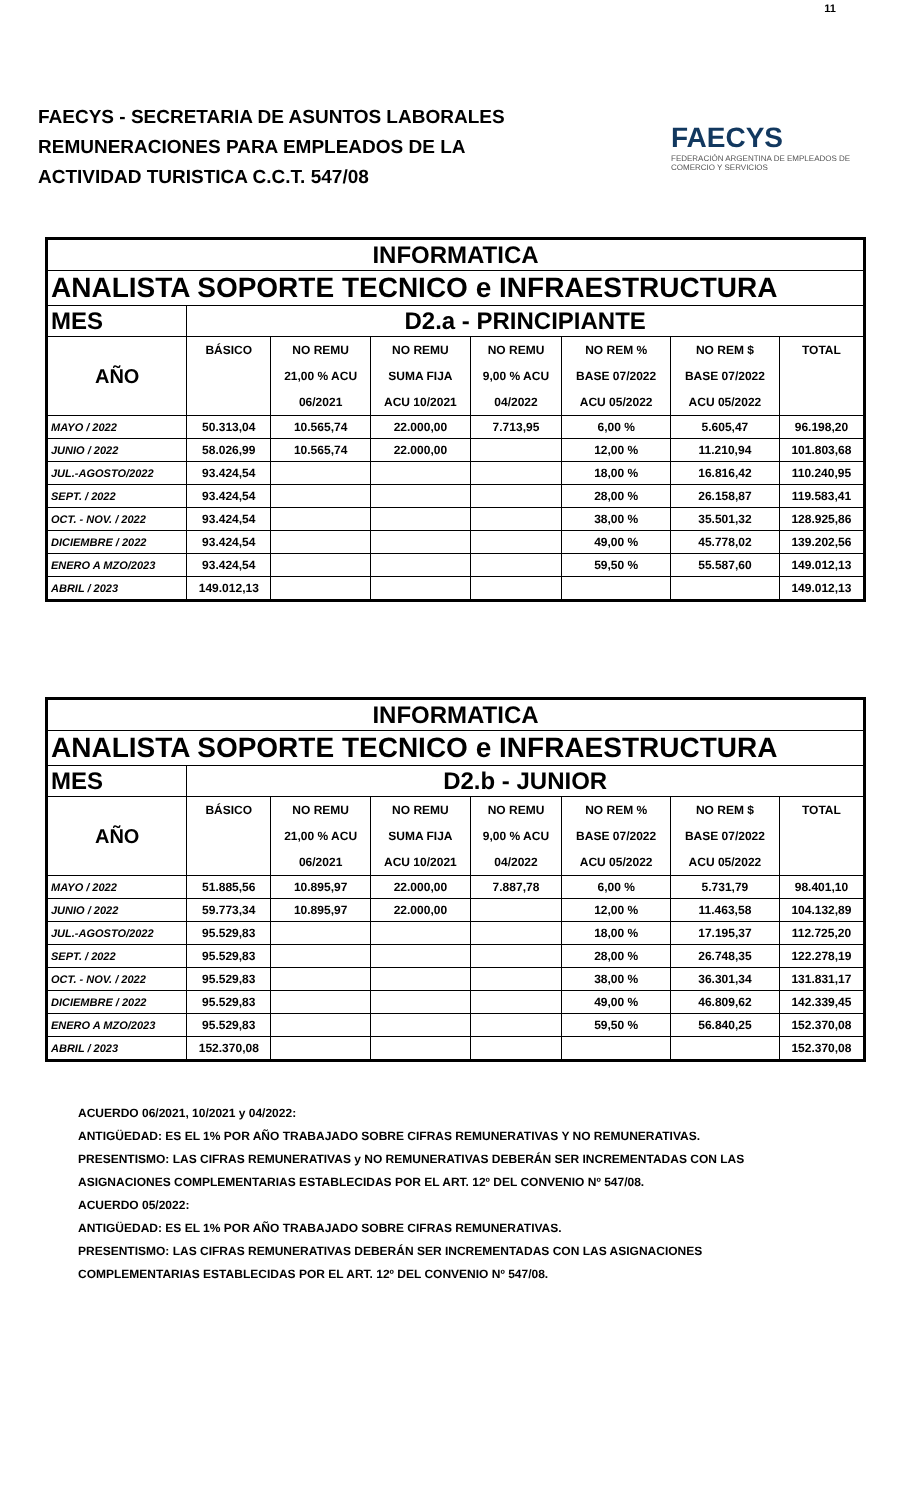11
FAECYS - SECRETARIA DE ASUNTOS LABORALES
REMUNERACIONES PARA EMPLEADOS DE LA
ACTIVIDAD TURISTICA C.C.T. 547/08
FAECYS
FEDERACIÓN ARGENTINA DE EMPLEADOS DE COMERCIO Y SERVICIOS
| INFORMATICA | | | | | | | |
| ANALISTA SOPORTE TECNICO e INFRAESTRUCTURA | | | | | | | |
| MES | D2.a - PRINCIPIANTE | | | | | | |
| AÑO | BÁSICO | NO REMU | NO REMU | NO REMU | NO REM % | NO REM $ | TOTAL |
| | | 21,00 % ACU | SUMA FIJA | 9,00 % ACU | BASE 07/2022 | BASE 07/2022 | |
| | | 06/2021 | ACU 10/2021 | 04/2022 | ACU 05/2022 | ACU 05/2022 | |
| MAYO / 2022 | 50.313,04 | 10.565,74 | 22.000,00 | 7.713,95 | 6,00 % | 5.605,47 | 96.198,20 |
| JUNIO / 2022 | 58.026,99 | 10.565,74 | 22.000,00 | | 12,00 % | 11.210,94 | 101.803,68 |
| JUL.-AGOSTO/2022 | 93.424,54 | | | | 18,00 % | 16.816,42 | 110.240,95 |
| SEPT. / 2022 | 93.424,54 | | | | 28,00 % | 26.158,87 | 119.583,41 |
| OCT. - NOV. / 2022 | 93.424,54 | | | | 38,00 % | 35.501,32 | 128.925,86 |
| DICIEMBRE / 2022 | 93.424,54 | | | | 49,00 % | 45.778,02 | 139.202,56 |
| ENERO A MZO/2023 | 93.424,54 | | | | 59,50 % | 55.587,60 | 149.012,13 |
| ABRIL / 2023 | 149.012,13 | | | | | | 149.012,13 |
| INFORMATICA | | | | | | | |
| ANALISTA SOPORTE TECNICO e INFRAESTRUCTURA | | | | | | | |
| MES | D2.b - JUNIOR | | | | | | |
| AÑO | BÁSICO | NO REMU | NO REMU | NO REMU | NO REM % | NO REM $ | TOTAL |
| | | 21,00 % ACU | SUMA FIJA | 9,00 % ACU | BASE 07/2022 | BASE 07/2022 | |
| | | 06/2021 | ACU 10/2021 | 04/2022 | ACU 05/2022 | ACU 05/2022 | |
| MAYO / 2022 | 51.885,56 | 10.895,97 | 22.000,00 | 7.887,78 | 6,00 % | 5.731,79 | 98.401,10 |
| JUNIO / 2022 | 59.773,34 | 10.895,97 | 22.000,00 | | 12,00 % | 11.463,58 | 104.132,89 |
| JUL.-AGOSTO/2022 | 95.529,83 | | | | 18,00 % | 17.195,37 | 112.725,20 |
| SEPT. / 2022 | 95.529,83 | | | | 28,00 % | 26.748,35 | 122.278,19 |
| OCT. - NOV. / 2022 | 95.529,83 | | | | 38,00 % | 36.301,34 | 131.831,17 |
| DICIEMBRE / 2022 | 95.529,83 | | | | 49,00 % | 46.809,62 | 142.339,45 |
| ENERO A MZO/2023 | 95.529,83 | | | | 59,50 % | 56.840,25 | 152.370,08 |
| ABRIL / 2023 | 152.370,08 | | | | | | 152.370,08 |
ACUERDO 06/2021, 10/2021 y 04/2022:
ANTIGÜEDAD: ES EL 1% POR AÑO TRABAJADO SOBRE CIFRAS REMUNERATIVAS Y NO REMUNERATIVAS.
PRESENTISMO: LAS CIFRAS REMUNERATIVAS y NO REMUNERATIVAS DEBERÁN SER INCREMENTADAS CON LAS
ASIGNACIONES COMPLEMENTARIAS ESTABLECIDAS POR EL ART. 12º DEL CONVENIO Nº 547/08.
ACUERDO 05/2022:
ANTIGÜEDAD: ES EL 1% POR AÑO TRABAJADO SOBRE CIFRAS REMUNERATIVAS.
PRESENTISMO: LAS CIFRAS REMUNERATIVAS DEBERÁN SER INCREMENTADAS CON LAS ASIGNACIONES
COMPLEMENTARIAS ESTABLECIDAS POR EL ART. 12º DEL CONVENIO Nº 547/08.